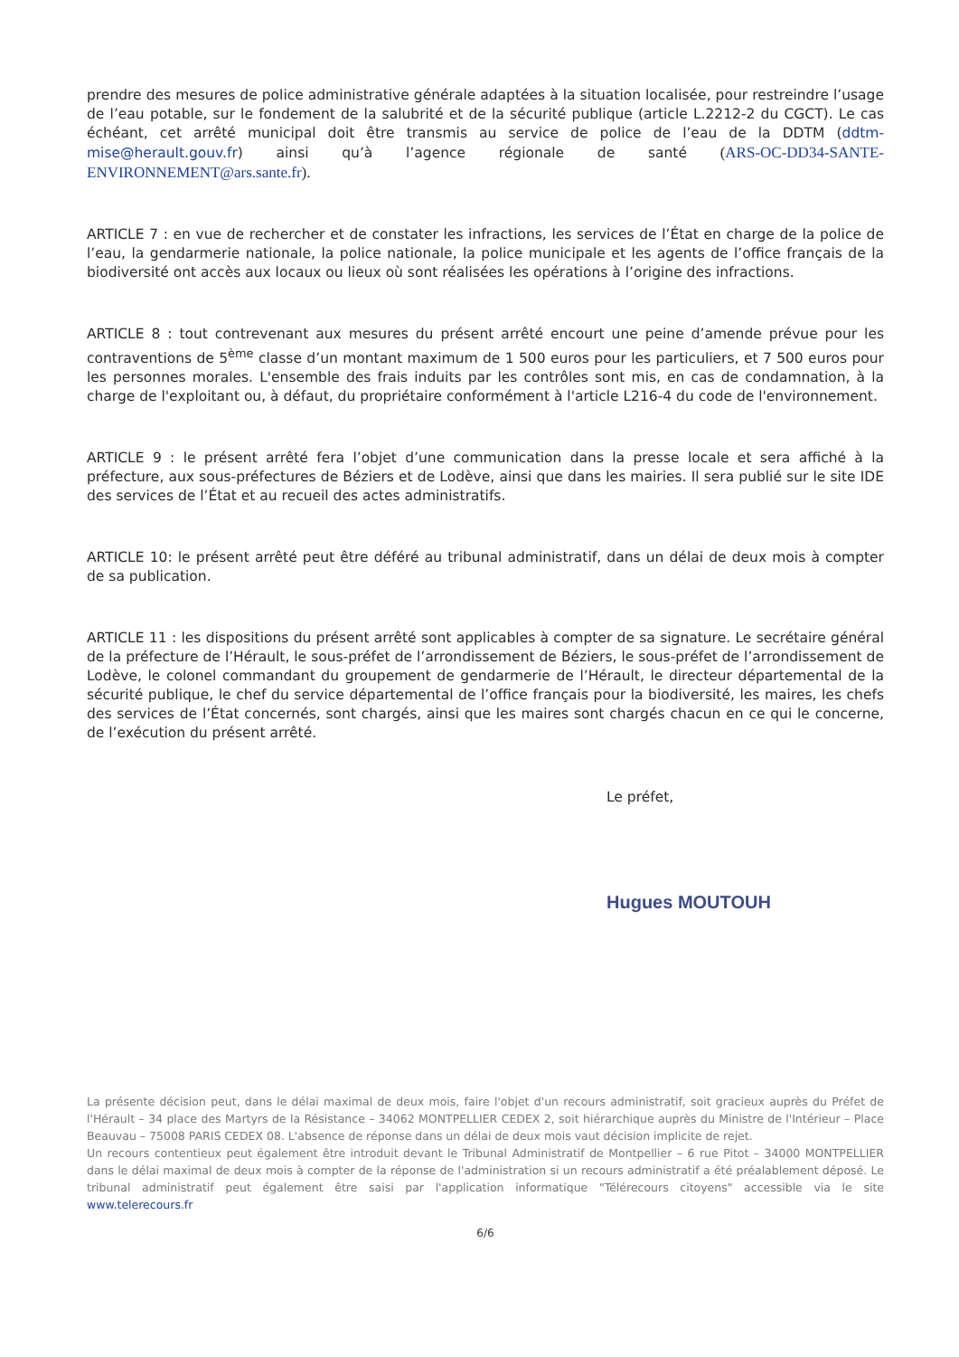prendre des mesures de police administrative générale adaptées à la situation localisée, pour restreindre l’usage de l’eau potable, sur le fondement de la salubrité et de la sécurité publique (article L.2212-2 du CGCT). Le cas échéant, cet arrêté municipal doit être transmis au service de police de l’eau de la DDTM (ddtm-mise@herault.gouv.fr) ainsi qu’à l’agence régionale de santé (ARS-OC-DD34-SANTE-ENVIRONNEMENT@ars.sante.fr).
ARTICLE 7 : en vue de rechercher et de constater les infractions, les services de l’État en charge de la police de l’eau, la gendarmerie nationale, la police nationale, la police municipale et les agents de l’office français de la biodiversité ont accès aux locaux ou lieux où sont réalisées les opérations à l’origine des infractions.
ARTICLE 8 : tout contrevenant aux mesures du présent arrêté encourt une peine d’amende prévue pour les contraventions de 5<sup>ème</sup> classe d’un montant maximum de 1 500 euros pour les particuliers, et 7 500 euros pour les personnes morales. L'ensemble des frais induits par les contrôles sont mis, en cas de condamnation, à la charge de l'exploitant ou, à défaut, du propriétaire conformément à l'article L216-4 du code de l'environnement.
ARTICLE 9 : le présent arrêté fera l’objet d’une communication dans la presse locale et sera affiché à la préfecture, aux sous-préfectures de Béziers et de Lodève, ainsi que dans les mairies. Il sera publié sur le site IDE des services de l’État et au recueil des actes administratifs.
ARTICLE 10: le présent arrêté peut être déféré au tribunal administratif, dans un délai de deux mois à compter de sa publication.
ARTICLE 11 : les dispositions du présent arrêté sont applicables à compter de sa signature. Le secrétaire général de la préfecture de l’Hérault, le sous-préfet de l’arrondissement de Béziers, le sous-préfet de l’arrondissement de Lodève, le colonel commandant du groupement de gendarmerie de l’Hérault, le directeur départemental de la sécurité publique, le chef du service départemental de l’office français pour la biodiversité, les maires, les chefs des services de l’État concernés, sont chargés, ainsi que les maires sont chargés chacun en ce qui le concerne, de l’exécution du présent arrêté.
Le préfet,
Hugues MOUTOUH
La présente décision peut, dans le délai maximal de deux mois, faire l'objet d'un recours administratif, soit gracieux auprès du Préfet de l'Hérault – 34 place des Martyrs de la Résistance – 34062 MONTPELLIER CEDEX 2, soit hiérarchique auprès du Ministre de l'Intérieur – Place Beauvau – 75008 PARIS CEDEX 08. L'absence de réponse dans un délai de deux mois vaut décision implicite de rejet.
Un recours contentieux peut également être introduit devant le Tribunal Administratif de Montpellier – 6 rue Pitot – 34000 MONTPELLIER dans le délai maximal de deux mois à compter de la réponse de l'administration si un recours administratif a été préalablement déposé. Le tribunal administratif peut également être saisi par l'application informatique "Télérecours citoyens" accessible via le site www.telerecours.fr
6/6